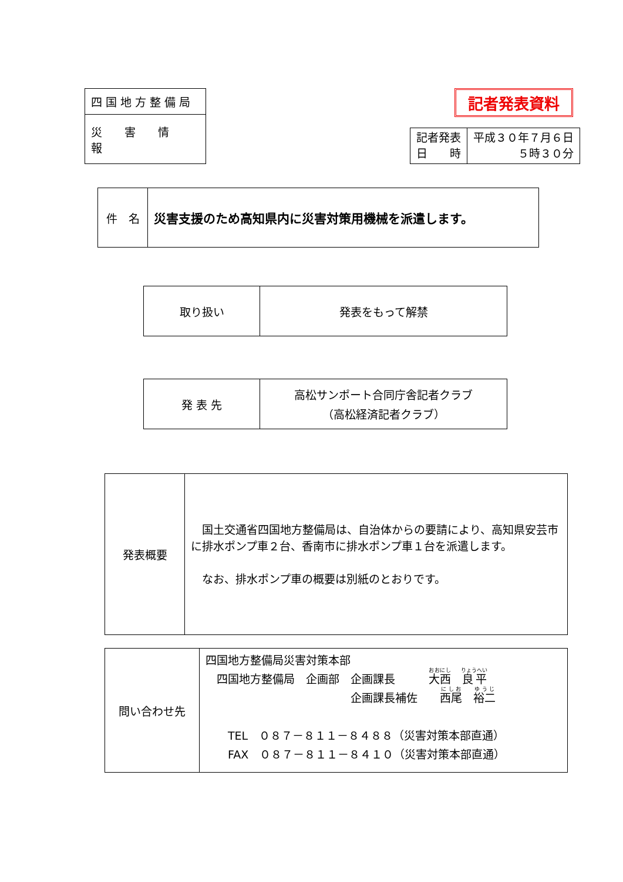| 四国地方整備局 |
| 災害情報 |
記者発表資料
| 記者発表 日 時 | 平成３０年７月６日 ５時３０分 |
| 件 名 | 災害支援のため高知県内に災害対策用機械を派遣します。 |
| 取り扱い | 発表をもって解禁 |
| 発 表 先 | 高松サンポート合同庁舎記者クラブ （高松経済記者クラブ） |
| 発表概要 | 国土交通省四国地方整備局は、自治体からの要請により、高知県安芸市に排水ポンプ車２台、香南市に排水ポンプ車１台を派遣します。 なお、排水ポンプ車の概要は別紙のとおりです。 |
| 問い合わせ先 | 四国地方整備局災害対策本部 四国地方整備局 企画部 企画課長 大西 良平 企画課長補佐 西尾 裕二 TEL ０８７－８１１－８４８８（災害対策本部直通） FAX ０８７－８１１－８４１０（災害対策本部直通） |